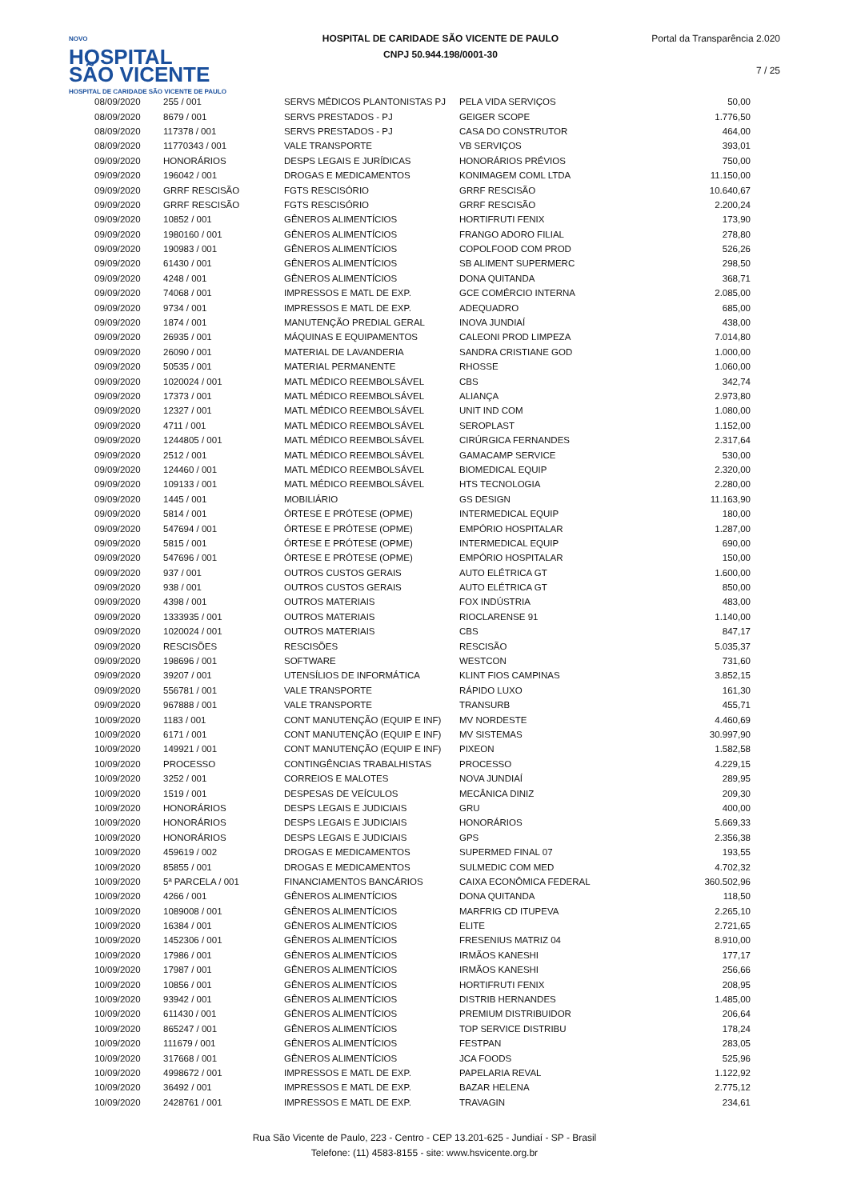NOVO
HOSPITAL
SÃO VICENTE
HOSPITAL DE CARIDADE SÃO VICENTE DE PAULO
HOSPITAL DE CARIDADE SÃO VICENTE DE PAULO
CNPJ 50.944.198/0001-30
Portal da Transparência 2.020
7 / 25
| 08/09/2020 | 255 / 001 | SERVS MÉDICOS PLANTONISTAS PJ | PELA VIDA SERVIÇOS | 50,00 |
| 08/09/2020 | 8679 / 001 | SERVS PRESTADOS - PJ | GEIGER SCOPE | 1.776,50 |
| 08/09/2020 | 117378 / 001 | SERVS PRESTADOS - PJ | CASA DO CONSTRUTOR | 464,00 |
| 08/09/2020 | 11770343 / 001 | VALE TRANSPORTE | VB SERVIÇOS | 393,01 |
| 09/09/2020 | HONORÁRIOS | DESPS LEGAIS E JURÍDICAS | HONORÁRIOS PRÉVIOS | 750,00 |
| 09/09/2020 | 196042 / 001 | DROGAS E MEDICAMENTOS | KONIMAGEM COML LTDA | 11.150,00 |
| 09/09/2020 | GRRF RESCISÃO | FGTS RESCISÓRIO | GRRF RESCISÃO | 10.640,67 |
| 09/09/2020 | GRRF RESCISÃO | FGTS RESCISÓRIO | GRRF RESCISÃO | 2.200,24 |
| 09/09/2020 | 10852 / 001 | GÊNEROS ALIMENTÍCIOS | HORTIFRUTI FENIX | 173,90 |
| 09/09/2020 | 1980160 / 001 | GÊNEROS ALIMENTÍCIOS | FRANGO ADORO FILIAL | 278,80 |
| 09/09/2020 | 190983 / 001 | GÊNEROS ALIMENTÍCIOS | COPOLFOOD COM PROD | 526,26 |
| 09/09/2020 | 61430 / 001 | GÊNEROS ALIMENTÍCIOS | SB ALIMENT SUPERMERC | 298,50 |
| 09/09/2020 | 4248 / 001 | GÊNEROS ALIMENTÍCIOS | DONA QUITANDA | 368,71 |
| 09/09/2020 | 74068 / 001 | IMPRESSOS E MATL DE EXP. | GCE COMÉRCIO INTERNA | 2.085,00 |
| 09/09/2020 | 9734 / 001 | IMPRESSOS E MATL DE EXP. | ADEQUADRO | 685,00 |
| 09/09/2020 | 1874 / 001 | MANUTENÇÃO PREDIAL GERAL | INOVA JUNDIAÍ | 438,00 |
| 09/09/2020 | 26935 / 001 | MÁQUINAS E EQUIPAMENTOS | CALEONI PROD LIMPEZA | 7.014,80 |
| 09/09/2020 | 26090 / 001 | MATERIAL DE LAVANDERIA | SANDRA CRISTIANE GOD | 1.000,00 |
| 09/09/2020 | 50535 / 001 | MATERIAL PERMANENTE | RHOSSE | 1.060,00 |
| 09/09/2020 | 1020024 / 001 | MATL MÉDICO REEMBOLSÁVEL | CBS | 342,74 |
| 09/09/2020 | 17373 / 001 | MATL MÉDICO REEMBOLSÁVEL | ALIANÇA | 2.973,80 |
| 09/09/2020 | 12327 / 001 | MATL MÉDICO REEMBOLSÁVEL | UNIT IND COM | 1.080,00 |
| 09/09/2020 | 4711 / 001 | MATL MÉDICO REEMBOLSÁVEL | SEROPLAST | 1.152,00 |
| 09/09/2020 | 1244805 / 001 | MATL MÉDICO REEMBOLSÁVEL | CIRÚRGICA FERNANDES | 2.317,64 |
| 09/09/2020 | 2512 / 001 | MATL MÉDICO REEMBOLSÁVEL | GAMACAMP SERVICE | 530,00 |
| 09/09/2020 | 124460 / 001 | MATL MÉDICO REEMBOLSÁVEL | BIOMEDICAL EQUIP | 2.320,00 |
| 09/09/2020 | 109133 / 001 | MATL MÉDICO REEMBOLSÁVEL | HTS TECNOLOGIA | 2.280,00 |
| 09/09/2020 | 1445 / 001 | MOBILIÁRIO | GS DESIGN | 11.163,90 |
| 09/09/2020 | 5814 / 001 | ÓRTESE E PRÓTESE (OPME) | INTERMEDICAL EQUIP | 180,00 |
| 09/09/2020 | 547694 / 001 | ÓRTESE E PRÓTESE (OPME) | EMPÓRIO HOSPITALAR | 1.287,00 |
| 09/09/2020 | 5815 / 001 | ÓRTESE E PRÓTESE (OPME) | INTERMEDICAL EQUIP | 690,00 |
| 09/09/2020 | 547696 / 001 | ÓRTESE E PRÓTESE (OPME) | EMPÓRIO HOSPITALAR | 150,00 |
| 09/09/2020 | 937 / 001 | OUTROS CUSTOS GERAIS | AUTO ELÉTRICA GT | 1.600,00 |
| 09/09/2020 | 938 / 001 | OUTROS CUSTOS GERAIS | AUTO ELÉTRICA GT | 850,00 |
| 09/09/2020 | 4398 / 001 | OUTROS MATERIAIS | FOX INDÚSTRIA | 483,00 |
| 09/09/2020 | 1333935 / 001 | OUTROS MATERIAIS | RIOCLARENSE 91 | 1.140,00 |
| 09/09/2020 | 1020024 / 001 | OUTROS MATERIAIS | CBS | 847,17 |
| 09/09/2020 | RESCISÕES | RESCISÕES | RESCISÃO | 5.035,37 |
| 09/09/2020 | 198696 / 001 | SOFTWARE | WESTCON | 731,60 |
| 09/09/2020 | 39207 / 001 | UTENSÍLIOS DE INFORMÁTICA | KLINT FIOS CAMPINAS | 3.852,15 |
| 09/09/2020 | 556781 / 001 | VALE TRANSPORTE | RÁPIDO LUXO | 161,30 |
| 09/09/2020 | 967888 / 001 | VALE TRANSPORTE | TRANSURB | 455,71 |
| 10/09/2020 | 1183 / 001 | CONT MANUTENÇÃO (EQUIP E INF) | MV NORDESTE | 4.460,69 |
| 10/09/2020 | 6171 / 001 | CONT MANUTENÇÃO (EQUIP E INF) | MV SISTEMAS | 30.997,90 |
| 10/09/2020 | 149921 / 001 | CONT MANUTENÇÃO (EQUIP E INF) | PIXEON | 1.582,58 |
| 10/09/2020 | PROCESSO | CONTINGÊNCIAS TRABALHISTAS | PROCESSO | 4.229,15 |
| 10/09/2020 | 3252 / 001 | CORREIOS E MALOTES | NOVA JUNDIAÍ | 289,95 |
| 10/09/2020 | 1519 / 001 | DESPESAS DE VEÍCULOS | MECÂNICA DINIZ | 209,30 |
| 10/09/2020 | HONORÁRIOS | DESPS LEGAIS E JUDICIAIS | GRU | 400,00 |
| 10/09/2020 | HONORÁRIOS | DESPS LEGAIS E JUDICIAIS | HONORÁRIOS | 5.669,33 |
| 10/09/2020 | HONORÁRIOS | DESPS LEGAIS E JUDICIAIS | GPS | 2.356,38 |
| 10/09/2020 | 459619 / 002 | DROGAS E MEDICAMENTOS | SUPERMED FINAL 07 | 193,55 |
| 10/09/2020 | 85855 / 001 | DROGAS E MEDICAMENTOS | SULMEDIC COM MED | 4.702,32 |
| 10/09/2020 | 5ª PARCELA / 001 | FINANCIAMENTOS BANCÁRIOS | CAIXA ECONÔMICA FEDERAL | 360.502,96 |
| 10/09/2020 | 4266 / 001 | GÊNEROS ALIMENTÍCIOS | DONA QUITANDA | 118,50 |
| 10/09/2020 | 1089008 / 001 | GÊNEROS ALIMENTÍCIOS | MARFRIG CD ITUPEVA | 2.265,10 |
| 10/09/2020 | 16384 / 001 | GÊNEROS ALIMENTÍCIOS | ELITE | 2.721,65 |
| 10/09/2020 | 1452306 / 001 | GÊNEROS ALIMENTÍCIOS | FRESENIUS MATRIZ 04 | 8.910,00 |
| 10/09/2020 | 17986 / 001 | GÊNEROS ALIMENTÍCIOS | IRMÃOS KANESHI | 177,17 |
| 10/09/2020 | 17987 / 001 | GÊNEROS ALIMENTÍCIOS | IRMÃOS KANESHI | 256,66 |
| 10/09/2020 | 10856 / 001 | GÊNEROS ALIMENTÍCIOS | HORTIFRUTI FENIX | 208,95 |
| 10/09/2020 | 93942 / 001 | GÊNEROS ALIMENTÍCIOS | DISTRIB HERNANDES | 1.485,00 |
| 10/09/2020 | 611430 / 001 | GÊNEROS ALIMENTÍCIOS | PREMIUM DISTRIBUIDOR | 206,64 |
| 10/09/2020 | 865247 / 001 | GÊNEROS ALIMENTÍCIOS | TOP SERVICE DISTRIBU | 178,24 |
| 10/09/2020 | 111679 / 001 | GÊNEROS ALIMENTÍCIOS | FESTPAN | 283,05 |
| 10/09/2020 | 317668 / 001 | GÊNEROS ALIMENTÍCIOS | JCA FOODS | 525,96 |
| 10/09/2020 | 4998672 / 001 | IMPRESSOS E MATL DE EXP. | PAPELARIA REVAL | 1.122,92 |
| 10/09/2020 | 36492 / 001 | IMPRESSOS E MATL DE EXP. | BAZAR HELENA | 2.775,12 |
| 10/09/2020 | 2428761 / 001 | IMPRESSOS E MATL DE EXP. | TRAVAGIN | 234,61 |
Rua São Vicente de Paulo, 223 - Centro - CEP 13.201-625 - Jundiaí - SP - Brasil
Telefone: (11) 4583-8155 - site: www.hsvicente.org.br